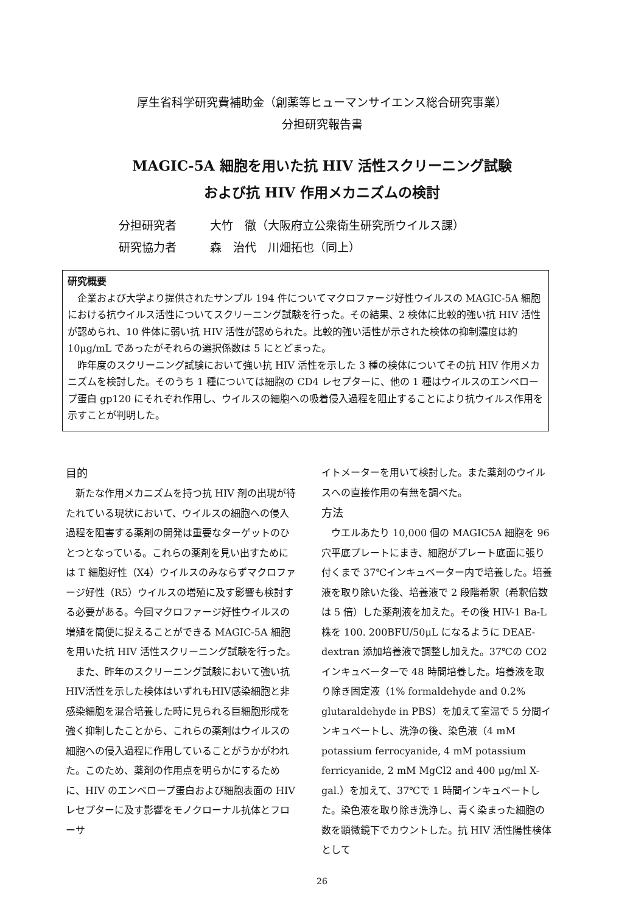厚生省科学研究費補助金（創薬等ヒューマンサイエンス総合研究事業）
分担研究報告書
MAGIC-5A 細胞を用いた抗 HIV 活性スクリーニング試験
および抗 HIV 作用メカニズムの検討
分担研究者 大竹　徹（大阪府立公衆衛生研究所ウイルス課）
研究協力者 森　治代　川畑拓也（同上）
研究概要
企業および大学より提供されたサンプル 194 件についてマクロファージ好性ウイルスの MAGIC-5A 細胞における抗ウイルス活性についてスクリーニング試験を行った。その結果、2 検体に比較的強い抗 HIV 活性が認められ、10 件体に弱い抗 HIV 活性が認められた。比較的強い活性が示された検体の抑制濃度は約 10μg/mL であったがそれらの選択係数は 5 にとどまった。
昨年度のスクリーニング試験において強い抗 HIV 活性を示した 3 種の検体についてその抗 HIV 作用メカニズムを検討した。そのうち 1 種については細胞の CD4 レセプターに、他の 1 種はウイルスのエンベロープ蛋白 gp120 にそれぞれ作用し、ウイルスの細胞への吸着侵入過程を阻止することにより抗ウイルス作用を示すことが判明した。
目的
新たな作用メカニズムを持つ抗 HIV 剤の出現が待たれている現状において、ウイルスの細胞への侵入過程を阻害する薬剤の開発は重要なターゲットのひとつとなっている。これらの薬剤を見い出すためには T 細胞好性（X4）ウイルスのみならずマクロファージ好性（R5）ウイルスの増殖に及す影響も検討する必要がある。今回マクロファージ好性ウイルスの増殖を簡便に捉えることができる MAGIC-5A 細胞を用いた抗 HIV 活性スクリーニング試験を行った。
また、昨年のスクリーニング試験において強い抗HIV活性を示した検体はいずれもHIV感染細胞と非感染細胞を混合培養した時に見られる巨細胞形成を強く抑制したことから、これらの薬剤はウイルスの細胞への侵入過程に作用していることがうかがわれた。このため、薬剤の作用点を明らかにするために、HIV のエンベロープ蛋白および細胞表面の HIV レセプターに及す影響をモノクローナル抗体とフローサ
イトメーターを用いて検討した。また薬剤のウイルスへの直接作用の有無を調べた。
方法
ウエルあたり 10,000 個の MAGIC5A 細胞を 96 穴平底プレートにまき、細胞がプレート底面に張り付くまで 37℃インキュベーター内で培養した。培養液を取り除いた後、培養液で 2 段階希釈（希釈倍数は 5 倍）した薬剤液を加えた。その後 HIV-1 Ba-L 株を 100. 200BFU/50μL になるように DEAE-dextran 添加培養液で調整し加えた。37℃の CO2 インキュベーターで 48 時間培養した。培養液を取り除き固定液（1% formaldehyde and 0.2% glutaraldehyde in PBS）を加えて室温で 5 分間インキュベートし、洗浄の後、染色液（4 mM potassium ferrocyanide, 4 mM potassium ferricyanide, 2 mM MgCl2 and 400 μg/ml X-gal.）を加えて、37℃で 1 時間インキュベートした。染色液を取り除き洗浄し、青く染まった細胞の数を顕微鏡下でカウントした。抗 HIV 活性陽性検体として
26